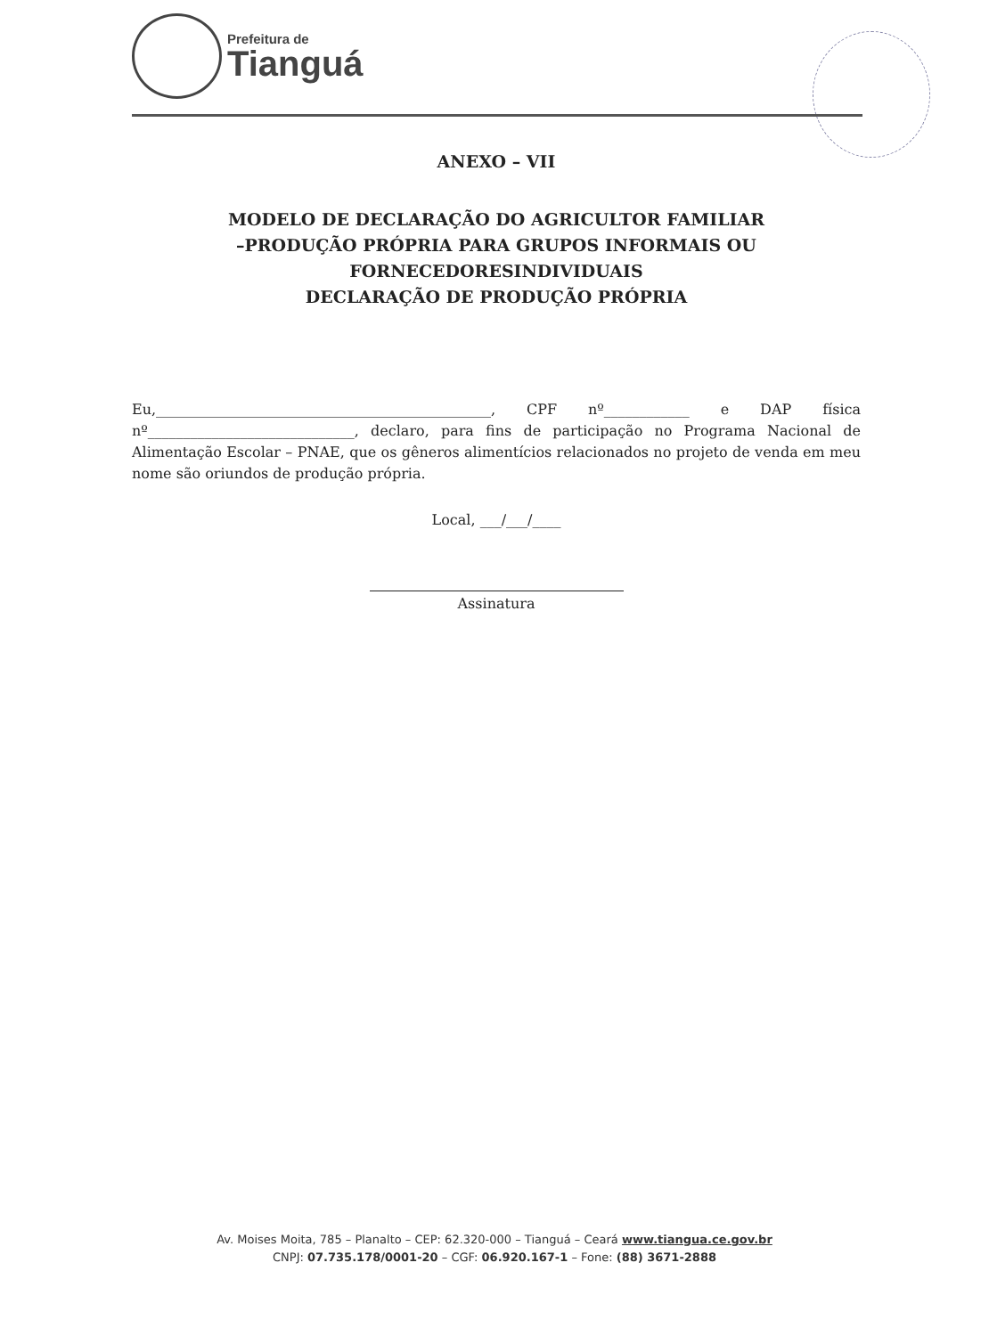Prefeitura de
Tianguá
ANEXO – VII
MODELO DE DECLARAÇÃO DO AGRICULTOR FAMILIAR
–PRODUÇÃO PRÓPRIA PARA GRUPOS INFORMAIS OU
FORNECEDORESINDIVIDUAIS
DECLARAÇÃO DE PRODUÇÃO PRÓPRIA
Eu,_______________________________________________, CPF nº____________ e DAP física nº_____________________________, declaro, para fins de participação no Programa Nacional de Alimentação Escolar – PNAE, que os gêneros alimentícios relacionados no projeto de venda em meu nome são oriundos de produção própria.
Local, ___/___/____
Assinatura
Av. Moises Moita, 785 – Planalto – CEP: 62.320-000 – Tianguá – Ceará www.tiangua.ce.gov.br
CNPJ: 07.735.178/0001-20 – CGF: 06.920.167-1 – Fone: (88) 3671-2888